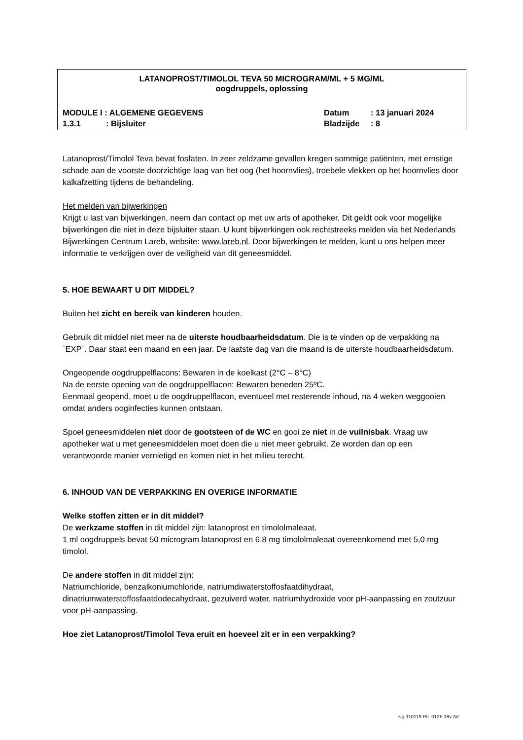LATANOPROST/TIMOLOL TEVA 50 MICROGRAM/ML + 5 MG/ML
oogdruppels, oplossing
MODULE I : ALGEMENE GEGEVENS Datum: 13 januari 2024
1.3.1: Bijsluiter Bladzijde: 8
Latanoprost/Timolol Teva bevat fosfaten. In zeer zeldzame gevallen kregen sommige patiënten, met ernstige schade aan de voorste doorzichtige laag van het oog (het hoornvlies), troebele vlekken op het hoornvlies door kalkafzetting tijdens de behandeling.
Het melden van bijwerkingen
Krijgt u last van bijwerkingen, neem dan contact op met uw arts of apotheker. Dit geldt ook voor mogelijke bijwerkingen die niet in deze bijsluiter staan. U kunt bijwerkingen ook rechtstreeks melden via het Nederlands Bijwerkingen Centrum Lareb, website: www.lareb.nl. Door bijwerkingen te melden, kunt u ons helpen meer informatie te verkrijgen over de veiligheid van dit geneesmiddel.
5. HOE BEWAART U DIT MIDDEL?
Buiten het zicht en bereik van kinderen houden.
Gebruik dit middel niet meer na de uiterste houdbaarheidsdatum. Die is te vinden op de verpakking na `EXP`. Daar staat een maand en een jaar. De laatste dag van die maand is de uiterste houdbaarheidsdatum.
Ongeopende oogdruppelflacons: Bewaren in de koelkast (2°C – 8°C)
Na de eerste opening van de oogdruppelflacon: Bewaren beneden 25ºC.
Eenmaal geopend, moet u de oogdruppelflacon, eventueel met resterende inhoud, na 4 weken weggooien omdat anders ooginfecties kunnen ontstaan.
Spoel geneesmiddelen niet door de gootsteen of de WC en gooi ze niet in de vuilnisbak. Vraag uw apotheker wat u met geneesmiddelen moet doen die u niet meer gebruikt. Ze worden dan op een verantwoorde manier vernietigd en komen niet in het milieu terecht.
6. INHOUD VAN DE VERPAKKING EN OVERIGE INFORMATIE
Welke stoffen zitten er in dit middel?
De werkzame stoffen in dit middel zijn: latanoprost en timololmaleaat.
1 ml oogdruppels bevat 50 microgram latanoprost en 6,8 mg timololmaleaat overeenkomend met 5,0 mg timolol.
De andere stoffen in dit middel zijn:
Natriumchloride, benzalkoniumchloride, natriumdiwaterstoffosfaatdihydraat, dinatriumwaterstoffosfaatdodecahydraat, gezuiverd water, natriumhydroxide voor pH-aanpassing en zoutzuur voor pH-aanpassing.
Hoe ziet Latanoprost/Timolol Teva eruit en hoeveel zit er in een verpakking?
rvg 110119 PIL 0125.18v.AV